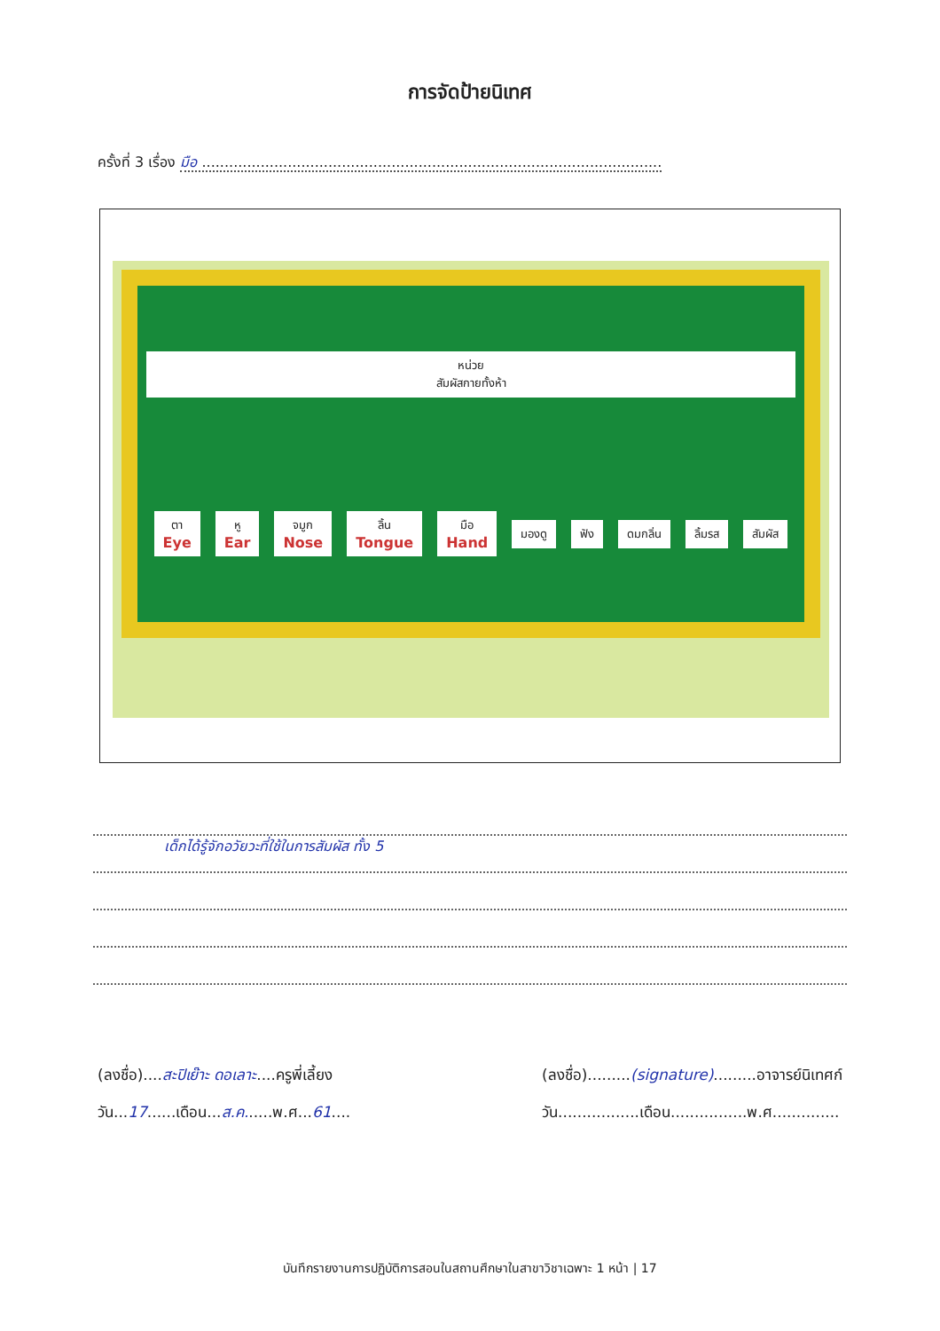การจัดป้ายนิเทศ
ครั้งที่ 3 เรื่อง มือ ......................................................................................................
หน่วย
สัมผัสกายทั้งห้า
ตา
Eye
หู
Ear
จมูก
Nose
ลิ้น
Tongue
มือ
Hand
มองดู
ฟัง
ดมกลิ่น
ลิ้มรส
สัมผัส
เด็กได้รู้จักอวัยวะที่ใช้ในการสัมผัส ทั้ง 5
(ลงชื่อ)....สะปิเย๊าะ ดอเลาะ....ครูพี่เลี้ยง
วัน...17......เดือน...ส.ค......พ.ศ...61....
(ลงชื่อ).........(signature).........อาจารย์นิเทศก์
วัน.................เดือน................พ.ศ..............
บันทึกรายงานการปฏิบัติการสอนในสถานศึกษาในสาขาวิชาเฉพาะ 1 หน้า | 17